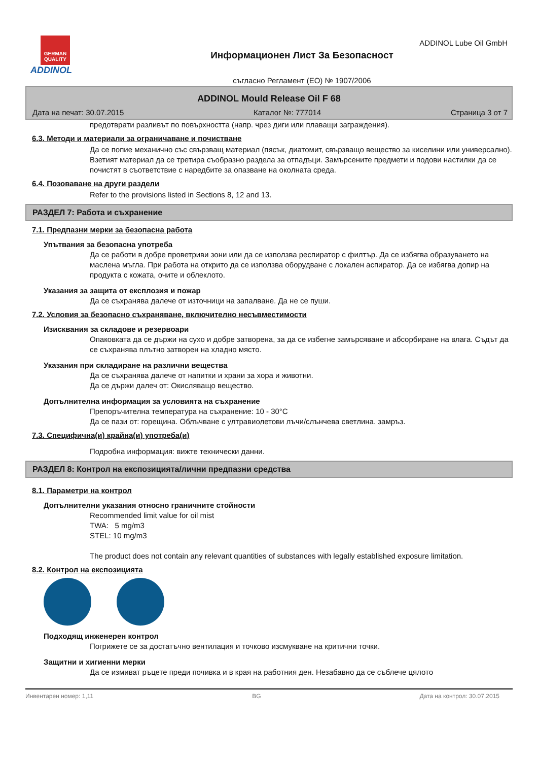ADDINOL Lube Oil GmbH
GERMAN QUALITY
ADDINOL
Информационен Лист За Безопасност
съгласно Регламент (ЕО) № 1907/2006
ADDINOL Mould Release Oil F 68
Дата на печат: 30.07.2015 Каталог №: 777014 Страница 3 от 7
предотврати разливът по повърхността (напр. чрез диги или плаващи заграждения).
6.3. Методи и материали за ограничаване и почистване
Да се попие механично със свързващ материал (пясък, диатомит, свързващо вещество за киселини или универсално). Взетият материал да се третира съобразно раздела за отпадъци. Замърсените предмети и подови настилки да се почистят в съответствие с наредбите за опазване на околната среда.
6.4. Позоваване на други раздели
Refer to the provisions listed in Sections 8, 12 and 13.
РАЗДЕЛ 7: Работа и съхранение
7.1. Предпазни мерки за безопасна работа
Упътвания за безопасна употреба
Да се работи в добре проветриви зони или да се използва респиратор с филтър. Да се избягва образуването на маслена мъгла. При работа на открито да се използва оборудване с локален аспиратор. Да се избягва допир на продукта с кожата, очите и облеклото.
Указания за защита от експлозия и пожар
Да се съхранява далече от източници на запалване. Да не се пуши.
7.2. Условия за безопасно съхраняване, включително несъвместимости
Изисквания за складове и резервоари
Опаковката да се държи на сухо и добре затворена, за да се избегне замърсяване и абсорбиране на влага. Съдът да се съхранява плътно затворен на хладно място.
Указания при складиране на различни вещества
Да се съхранява далече от напитки и храни за хора и животни.
Да се държи далеч от: Окисляващо вещество.
Допълнителна информация за условията на съхранение
Препоръчителна температура на съхранение: 10 - 30°C
Да се пази от: горещина. Облъчване с ултравиолетови лъчи/слънчева светлина. замръз.
7.3. Специфична(и) крайна(и) употреба(и)
Подробна информация: вижте технически данни.
РАЗДЕЛ 8: Контрол на експозицията/лични предпазни средства
8.1. Параметри на контрол
Допълнителни указания относно граничните стойности
Recommended limit value for oil mist
TWA: 5 mg/m3
STEL: 10 mg/m3
The product does not contain any relevant quantities of substances with legally established exposure limitation.
8.2. Контрол на експозицията
Подходящ инженерен контрол
Погрижете се за достатъчно вентилация и точково изсмукване на критични точки.
Защитни и хигиенни мерки
Да се измиват ръцете преди почивка и в края на работния ден. Незабавно да се съблече цялото
Инвентарен номер: 1,11 BG Дата на контрол: 30.07.2015